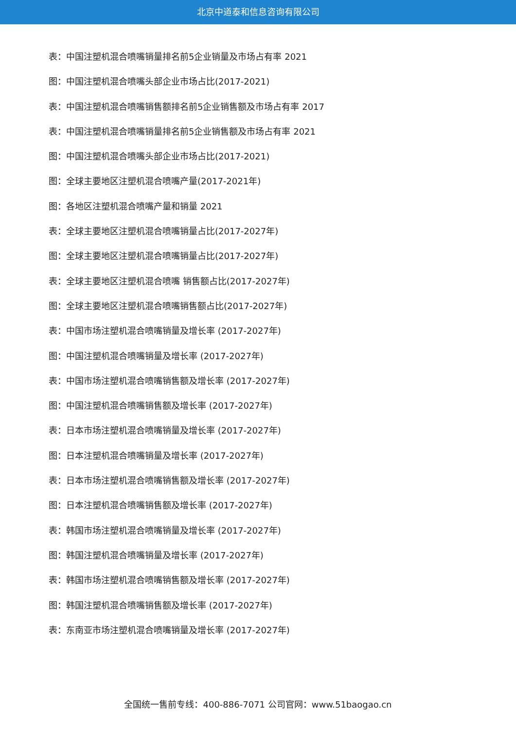北京中道泰和信息咨询有限公司
表：中国注塑机混合喷嘴销量排名前5企业销量及市场占有率 2021
图：中国注塑机混合喷嘴头部企业市场占比(2017-2021)
表：中国注塑机混合喷嘴销售额排名前5企业销售额及市场占有率 2017
表：中国注塑机混合喷嘴销量排名前5企业销售额及市场占有率 2021
图：中国注塑机混合喷嘴头部企业市场占比(2017-2021)
图：全球主要地区注塑机混合喷嘴产量(2017-2021年)
图：各地区注塑机混合喷嘴产量和销量 2021
表：全球主要地区注塑机混合喷嘴销量占比(2017-2027年)
图：全球主要地区注塑机混合喷嘴销量占比(2017-2027年)
表：全球主要地区注塑机混合喷嘴 销售额占比(2017-2027年)
图：全球主要地区注塑机混合喷嘴销售额占比(2017-2027年)
表：中国市场注塑机混合喷嘴销量及增长率 (2017-2027年)
图：中国注塑机混合喷嘴销量及增长率 (2017-2027年)
表：中国市场注塑机混合喷嘴销售额及增长率 (2017-2027年)
图：中国注塑机混合喷嘴销售额及增长率 (2017-2027年)
表：日本市场注塑机混合喷嘴销量及增长率 (2017-2027年)
图：日本注塑机混合喷嘴销量及增长率 (2017-2027年)
表：日本市场注塑机混合喷嘴销售额及增长率 (2017-2027年)
图：日本注塑机混合喷嘴销售额及增长率 (2017-2027年)
表：韩国市场注塑机混合喷嘴销量及增长率 (2017-2027年)
图：韩国注塑机混合喷嘴销量及增长率 (2017-2027年)
表：韩国市场注塑机混合喷嘴销售额及增长率 (2017-2027年)
图：韩国注塑机混合喷嘴销售额及增长率 (2017-2027年)
表：东南亚市场注塑机混合喷嘴销量及增长率 (2017-2027年)
全国统一售前专线：400-886-7071 公司官网：www.51baogao.cn